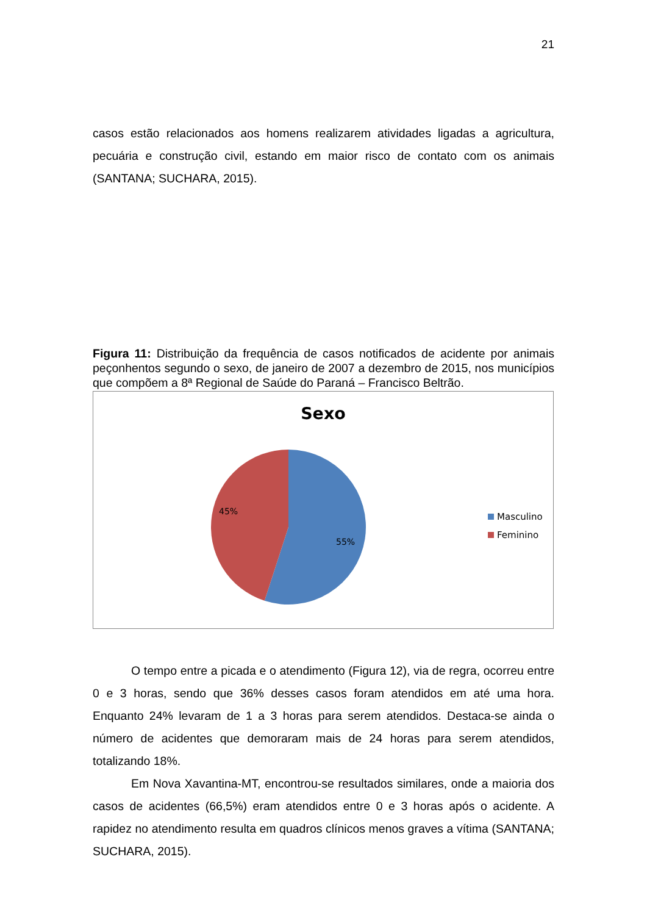21
casos estão relacionados aos homens realizarem atividades ligadas a agricultura, pecuária e construção civil, estando em maior risco de contato com os animais (SANTANA; SUCHARA, 2015).
Figura 11: Distribuição da frequência de casos notificados de acidente por animais peçonhentos segundo o sexo, de janeiro de 2007 a dezembro de 2015, nos municípios que compõem a 8ª Regional de Saúde do Paraná – Francisco Beltrão.
Sexo
45%
55%
Masculino
Feminino
O tempo entre a picada e o atendimento (Figura 12), via de regra, ocorreu entre 0 e 3 horas, sendo que 36% desses casos foram atendidos em até uma hora. Enquanto 24% levaram de 1 a 3 horas para serem atendidos. Destaca-se ainda o número de acidentes que demoraram mais de 24 horas para serem atendidos, totalizando 18%.
Em Nova Xavantina-MT, encontrou-se resultados similares, onde a maioria dos casos de acidentes (66,5%) eram atendidos entre 0 e 3 horas após o acidente. A rapidez no atendimento resulta em quadros clínicos menos graves a vítima (SANTANA; SUCHARA, 2015).